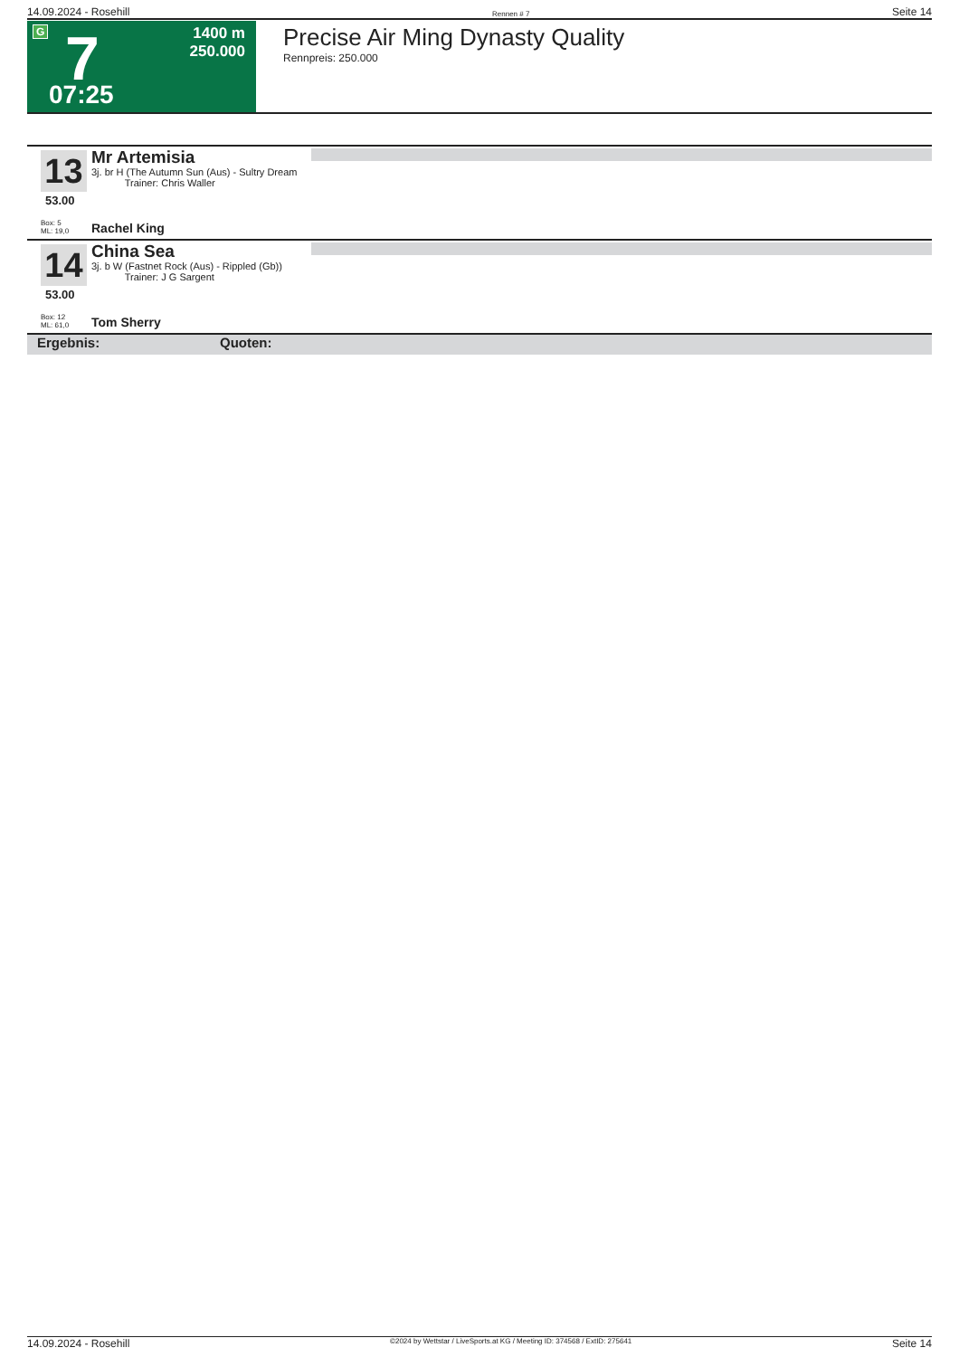14.09.2024 - Rosehill Rennen # 7 Seite 14
G 7
1400 m
250.000
07:25
Precise Air Ming Dynasty Quality
Rennpreis: 250.000
13
53.00
Mr Artemisia
3j. br H (The Autumn Sun (Aus) - Sultry Dream
Trainer: Chris Waller
Box: 5
ML: 19,0
Rachel King
14
53.00
China Sea
3j. b W (Fastnet Rock (Aus) - Rippled (Gb))
Trainer: J G Sargent
Box: 12
ML: 61,0
Tom Sherry
Ergebnis: Quoten:
14.09.2024 - Rosehill ©2024 by Wettstar / LiveSports.at KG / Meeting ID: 374568 / ExtID: 275641 Seite 14